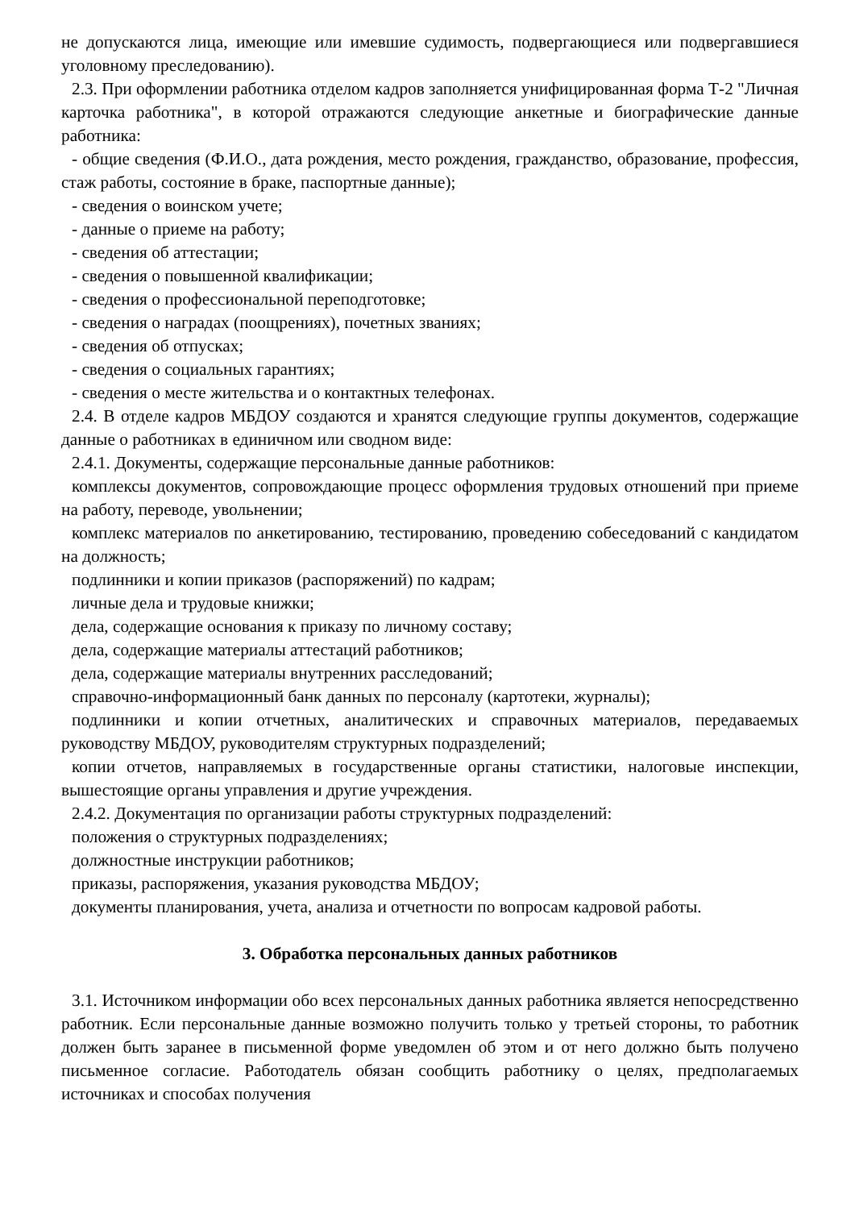не допускаются лица, имеющие или имевшие судимость, подвергающиеся или подвергавшиеся уголовному преследованию).
2.3. При оформлении работника отделом кадров заполняется унифицированная форма Т-2 "Личная карточка работника", в которой отражаются следующие анкетные и биографические данные работника:
- общие сведения (Ф.И.О., дата рождения, место рождения, гражданство, образование, профессия, стаж работы, состояние в браке, паспортные данные);
- сведения о воинском учете;
- данные о приеме на работу;
- сведения об аттестации;
- сведения о повышенной квалификации;
- сведения о профессиональной переподготовке;
- сведения о наградах (поощрениях), почетных званиях;
- сведения об отпусках;
- сведения о социальных гарантиях;
- сведения о месте жительства и о контактных телефонах.
2.4. В отделе кадров МБДОУ создаются и хранятся следующие группы документов, содержащие данные о работниках в единичном или сводном виде:
2.4.1. Документы, содержащие персональные данные работников:
комплексы документов, сопровождающие процесс оформления трудовых отношений при приеме на работу, переводе, увольнении;
комплекс материалов по анкетированию, тестированию, проведению собеседований с кандидатом на должность;
подлинники и копии приказов (распоряжений) по кадрам;
личные дела и трудовые книжки;
дела, содержащие основания к приказу по личному составу;
дела, содержащие материалы аттестаций работников;
дела, содержащие материалы внутренних расследований;
справочно-информационный банк данных по персоналу (картотеки, журналы);
подлинники и копии отчетных, аналитических и справочных материалов, передаваемых руководству МБДОУ, руководителям структурных подразделений;
копии отчетов, направляемых в государственные органы статистики, налоговые инспекции, вышестоящие органы управления и другие учреждения.
2.4.2. Документация по организации работы структурных подразделений:
положения о структурных подразделениях;
должностные инструкции работников;
приказы, распоряжения, указания руководства МБДОУ;
документы планирования, учета, анализа и отчетности по вопросам кадровой работы.
3. Обработка персональных данных работников
3.1. Источником информации обо всех персональных данных работника является непосредственно работник. Если персональные данные возможно получить только у третьей стороны, то работник должен быть заранее в письменной форме уведомлен об этом и от него должно быть получено письменное согласие. Работодатель обязан сообщить работнику о целях, предполагаемых источниках и способах получения